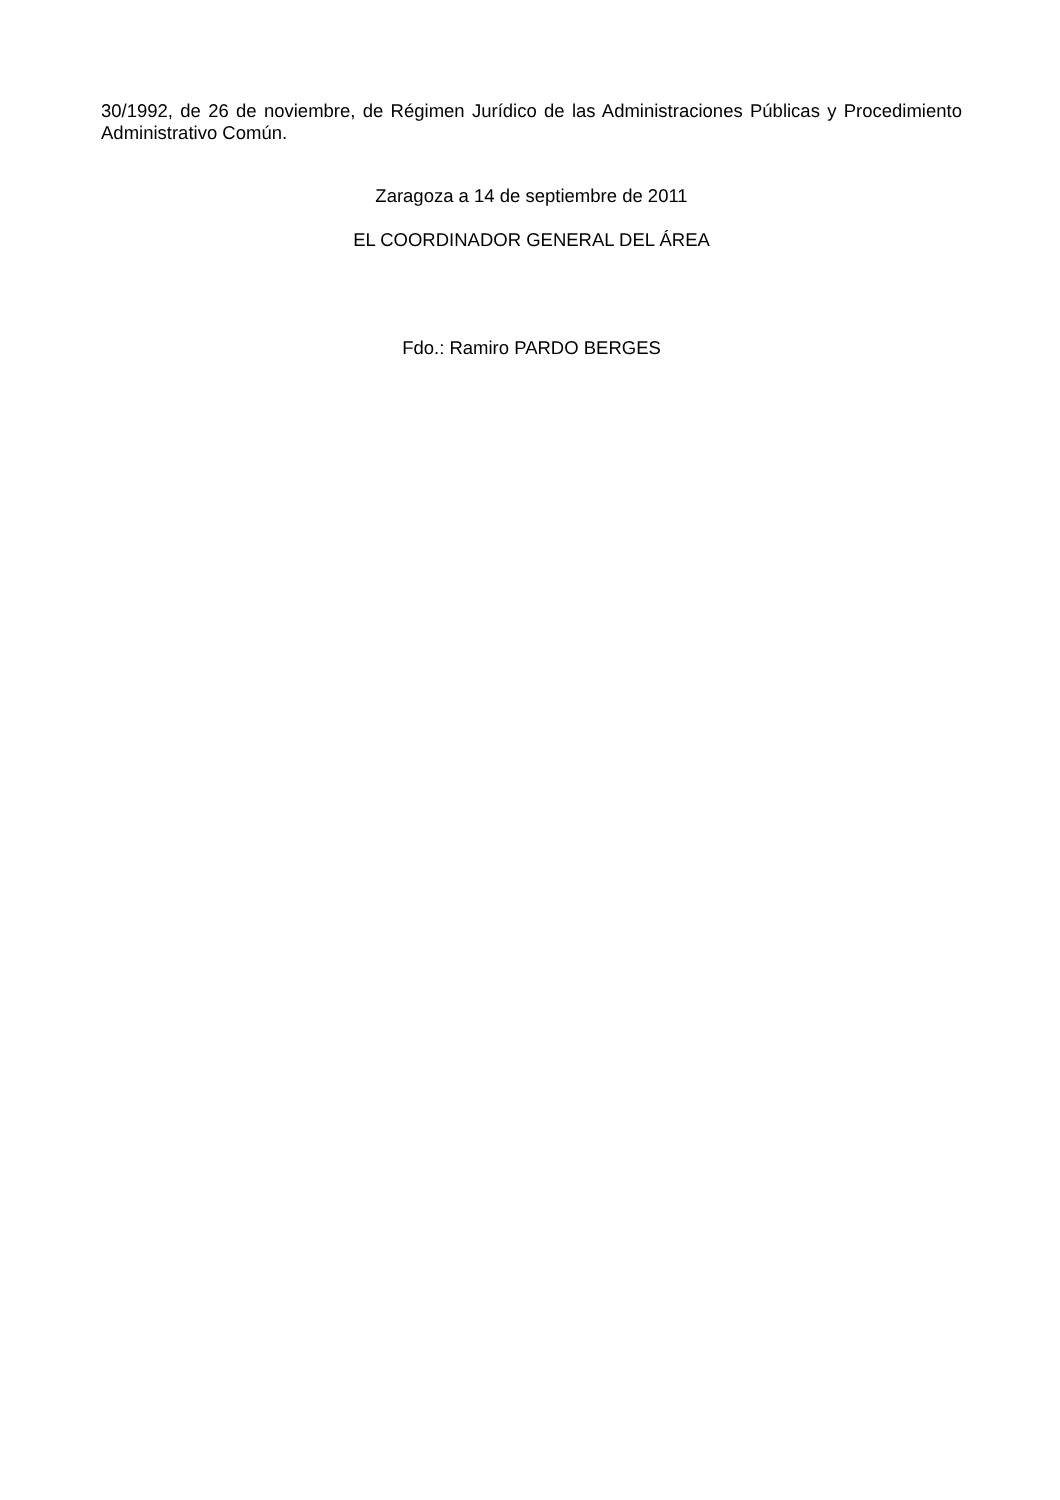30/1992, de 26 de noviembre, de Régimen Jurídico de las Administraciones Públicas y Procedimiento Administrativo Común.
Zaragoza a 14 de septiembre de 2011
EL COORDINADOR GENERAL DEL ÁREA
Fdo.: Ramiro PARDO BERGES